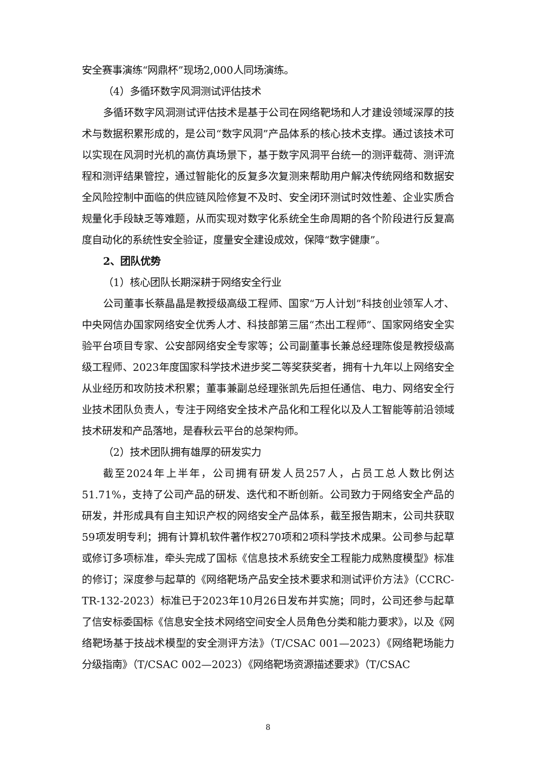安全赛事演练“网鼎杯”现场2,000人同场演练。
（4）多循环数字风洞测试评估技术
多循环数字风洞测试评估技术是基于公司在网络靶场和人才建设领域深厚的技术与数据积累形成的，是公司“数字风洞”产品体系的核心技术支撑。通过该技术可以实现在风洞时光机的高仿真场景下，基于数字风洞平台统一的测评载荷、测评流程和测评结果管控，通过智能化的反复多次复测来帮助用户解决传统网络和数据安全风险控制中面临的供应链风险修复不及时、安全闭环测试时效性差、企业实质合规量化手段缺乏等难题，从而实现对数字化系统全生命周期的各个阶段进行反复高度自动化的系统性安全验证，度量安全建设成效，保障“数字健康”。
2、团队优势
（1）核心团队长期深耕于网络安全行业
公司董事长蔡晶晶是教授级高级工程师、国家“万人计划”科技创业领军人才、中央网信办国家网络安全优秀人才、科技部第三届“杰出工程师”、国家网络安全实验平台项目专家、公安部网络安全专家等；公司副董事长兼总经理陈俊是教授级高级工程师、2023年度国家科学技术进步奖二等奖获奖者，拥有十九年以上网络安全从业经历和攻防技术积累；董事兼副总经理张凯先后担任通信、电力、网络安全行业技术团队负责人，专注于网络安全技术产品化和工程化以及人工智能等前沿领域技术研发和产品落地，是春秋云平台的总架构师。
（2）技术团队拥有雄厚的研发实力
截至2024年上半年，公司拥有研发人员257人，占员工总人数比例达51.71%，支持了公司产品的研发、迭代和不断创新。公司致力于网络安全产品的研发，并形成具有自主知识产权的网络安全产品体系，截至报告期末，公司共获取59项发明专利；拥有计算机软件著作权270项和2项科学技术成果。公司参与起草或修订多项标准，牵头完成了国标《信息技术系统安全工程能力成熟度模型》标准的修订；深度参与起草的《网络靶场产品安全技术要求和测试评价方法》（CCRC-TR-132-2023）标准已于2023年10月26日发布并实施；同时，公司还参与起草了信安标委国标《信息安全技术网络空间安全人员角色分类和能力要求》，以及《网络靶场基于技战术模型的安全测评方法》（T/CSAC 001—2023）《网络靶场能力分级指南》（T/CSAC 002—2023）《网络靶场资源描述要求》（T/CSAC
8